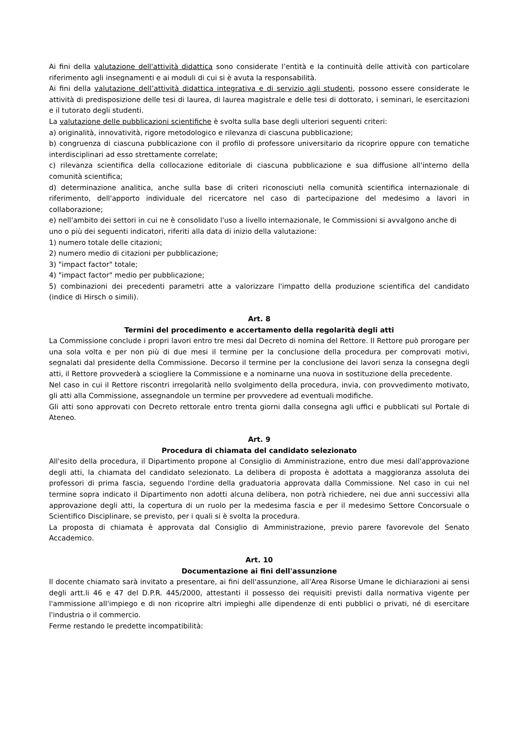Ai fini della valutazione dell'attività didattica sono considerate l’entità e la continuità delle attività con particolare riferimento agli insegnamenti e ai moduli di cui si è avuta la responsabilità.
Ai fini della valutazione dell’attività didattica integrativa e di servizio agli studenti, possono essere considerate le attività di predisposizione delle tesi di laurea, di laurea magistrale e delle tesi di dottorato, i seminari, le esercitazioni e il tutorato degli studenti.
La valutazione delle pubblicazioni scientifiche è svolta sulla base degli ulteriori seguenti criteri:
a) originalità, innovatività, rigore metodologico e rilevanza di ciascuna pubblicazione;
b) congruenza di ciascuna pubblicazione con il profilo di professore universitario da ricoprire oppure con tematiche interdisciplinari ad esso strettamente correlate;
c) rilevanza scientifica della collocazione editoriale di ciascuna pubblicazione e sua diffusione all'interno della comunità scientifica;
d) determinazione analitica, anche sulla base di criteri riconosciuti nella comunità scientifica internazionale di riferimento, dell'apporto individuale del ricercatore nel caso di partecipazione del medesimo a lavori in collaborazione;
e) nell'ambito dei settori in cui ne è consolidato l'uso a livello internazionale, le Commissioni si avvalgono anche di uno o più dei seguenti indicatori, riferiti alla data di inizio della valutazione:
1) numero totale delle citazioni;
2) numero medio di citazioni per pubblicazione;
3) "impact factor" totale;
4) "impact factor" medio per pubblicazione;
5) combinazioni dei precedenti parametri atte a valorizzare l'impatto della produzione scientifica del candidato (indice di Hirsch o simili).
Art. 8
Termini del procedimento e accertamento della regolarità degli atti
La Commissione conclude i propri lavori entro tre mesi dal Decreto di nomina del Rettore. Il Rettore può prorogare per una sola volta e per non più di due mesi il termine per la conclusione della procedura per comprovati motivi, segnalati dal presidente della Commissione. Decorso il termine per la conclusione dei lavori senza la consegna degli atti, il Rettore provvederà a sciogliere la Commissione e a nominarne una nuova in sostituzione della precedente.
Nel caso in cui il Rettore riscontri irregolarità nello svolgimento della procedura, invia, con provvedimento motivato, gli atti alla Commissione, assegnandole un termine per provvedere ad eventuali modifiche.
Gli atti sono approvati con Decreto rettorale entro trenta giorni dalla consegna agli uffici e pubblicati sul Portale di Ateneo.
Art. 9
Procedura di chiamata del candidato selezionato
All'esito della procedura, il Dipartimento propone al Consiglio di Amministrazione, entro due mesi dall'approvazione degli atti, la chiamata del candidato selezionato. La delibera di proposta è adottata a maggioranza assoluta dei professori di prima fascia, seguendo l'ordine della graduatoria approvata dalla Commissione. Nel caso in cui nel termine sopra indicato il Dipartimento non adotti alcuna delibera, non potrà richiedere, nei due anni successivi alla approvazione degli atti, la copertura di un ruolo per la medesima fascia e per il medesimo Settore Concorsuale o Scientifico Disciplinare, se previsto, per i quali si è svolta la procedura.
La proposta di chiamata è approvata dal Consiglio di Amministrazione, previo parere favorevole del Senato Accademico.
Art. 10
Documentazione ai fini dell'assunzione
Il docente chiamato sarà invitato a presentare, ai fini dell'assunzione, all'Area Risorse Umane le dichiarazioni ai sensi degli artt.li 46 e 47 del D.P.R. 445/2000, attestanti il possesso dei requisiti previsti dalla normativa vigente per l'ammissione all'impiego e di non ricoprire altri impieghi alle dipendenze di enti pubblici o privati, né di esercitare l'industria o il commercio.
Ferme restando le predette incompatibilità: